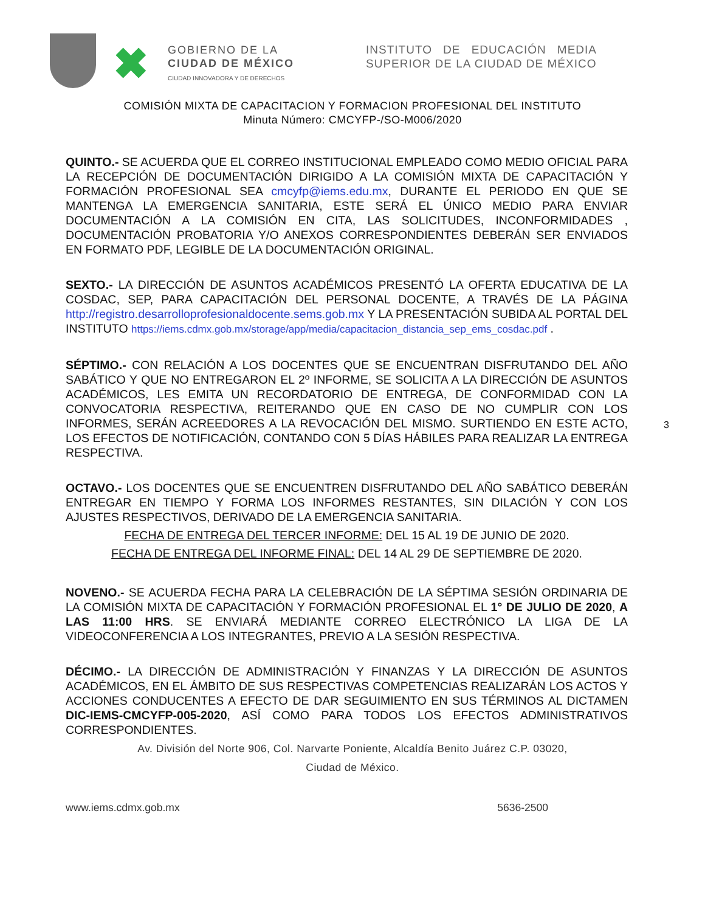✖
GOBIERNO DE LA
CIUDAD DE MÉXICO
CIUDAD INNOVADORA Y DE DERECHOS
INSTITUTO DE EDUCACIÓN MEDIA SUPERIOR DE LA CIUDAD DE MÉXICO
COMISIÓN MIXTA DE CAPACITACION Y FORMACION PROFESIONAL DEL INSTITUTO
Minuta Número: CMCYFP-/SO-M006/2020
QUINTO.- SE ACUERDA QUE EL CORREO INSTITUCIONAL EMPLEADO COMO MEDIO OFICIAL PARA LA RECEPCIÓN DE DOCUMENTACIÓN DIRIGIDO A LA COMISIÓN MIXTA DE CAPACITACIÓN Y FORMACIÓN PROFESIONAL SEA cmcyfp@iems.edu.mx, DURANTE EL PERIODO EN QUE SE MANTENGA LA EMERGENCIA SANITARIA, ESTE SERÁ EL ÚNICO MEDIO PARA ENVIAR DOCUMENTACIÓN A LA COMISIÓN EN CITA, LAS SOLICITUDES, INCONFORMIDADES , DOCUMENTACIÓN PROBATORIA Y/O ANEXOS CORRESPONDIENTES DEBERÁN SER ENVIADOS EN FORMATO PDF, LEGIBLE DE LA DOCUMENTACIÓN ORIGINAL.
SEXTO.- LA DIRECCIÓN DE ASUNTOS ACADÉMICOS PRESENTÓ LA OFERTA EDUCATIVA DE LA COSDAC, SEP, PARA CAPACITACIÓN DEL PERSONAL DOCENTE, A TRAVÉS DE LA PÁGINA http://registro.desarrolloprofesionaldocente.sems.gob.mx Y LA PRESENTACIÓN SUBIDA AL PORTAL DEL INSTITUTO https://iems.cdmx.gob.mx/storage/app/media/capacitacion_distancia_sep_ems_cosdac.pdf .
SÉPTIMO.- CON RELACIÓN A LOS DOCENTES QUE SE ENCUENTRAN DISFRUTANDO DEL AÑO SABÁTICO Y QUE NO ENTREGARON EL 2º INFORME, SE SOLICITA A LA DIRECCIÓN DE ASUNTOS ACADÉMICOS, LES EMITA UN RECORDATORIO DE ENTREGA, DE CONFORMIDAD CON LA CONVOCATORIA RESPECTIVA, REITERANDO QUE EN CASO DE NO CUMPLIR CON LOS INFORMES, SERÁN ACREEDORES A LA REVOCACIÓN DEL MISMO. SURTIENDO EN ESTE ACTO, LOS EFECTOS DE NOTIFICACIÓN, CONTANDO CON 5 DÍAS HÁBILES PARA REALIZAR LA ENTREGA RESPECTIVA.
OCTAVO.- LOS DOCENTES QUE SE ENCUENTREN DISFRUTANDO DEL AÑO SABÁTICO DEBERÁN ENTREGAR EN TIEMPO Y FORMA LOS INFORMES RESTANTES, SIN DILACIÓN Y CON LOS AJUSTES RESPECTIVOS, DERIVADO DE LA EMERGENCIA SANITARIA.
FECHA DE ENTREGA DEL TERCER INFORME: DEL 15 AL 19 DE JUNIO DE 2020.
FECHA DE ENTREGA DEL INFORME FINAL: DEL 14 AL 29 DE SEPTIEMBRE DE 2020.
NOVENO.- SE ACUERDA FECHA PARA LA CELEBRACIÓN DE LA SÉPTIMA SESIÓN ORDINARIA DE LA COMISIÓN MIXTA DE CAPACITACIÓN Y FORMACIÓN PROFESIONAL EL 1° DE JULIO DE 2020, A LAS 11:00 HRS. SE ENVIARÁ MEDIANTE CORREO ELECTRÓNICO LA LIGA DE LA VIDEOCONFERENCIA A LOS INTEGRANTES, PREVIO A LA SESIÓN RESPECTIVA.
DÉCIMO.- LA DIRECCIÓN DE ADMINISTRACIÓN Y FINANZAS Y LA DIRECCIÓN DE ASUNTOS ACADÉMICOS, EN EL ÁMBITO DE SUS RESPECTIVAS COMPETENCIAS REALIZARÁN LOS ACTOS Y ACCIONES CONDUCENTES A EFECTO DE DAR SEGUIMIENTO EN SUS TÉRMINOS AL DICTAMEN DIC-IEMS-CMCYFP-005-2020, ASÍ COMO PARA TODOS LOS EFECTOS ADMINISTRATIVOS CORRESPONDIENTES.
3
Av. División del Norte 906, Col. Narvarte Poniente, Alcaldía Benito Juárez C.P. 03020,
Ciudad de México.
www.iems.cdmx.gob.mx 5636-2500